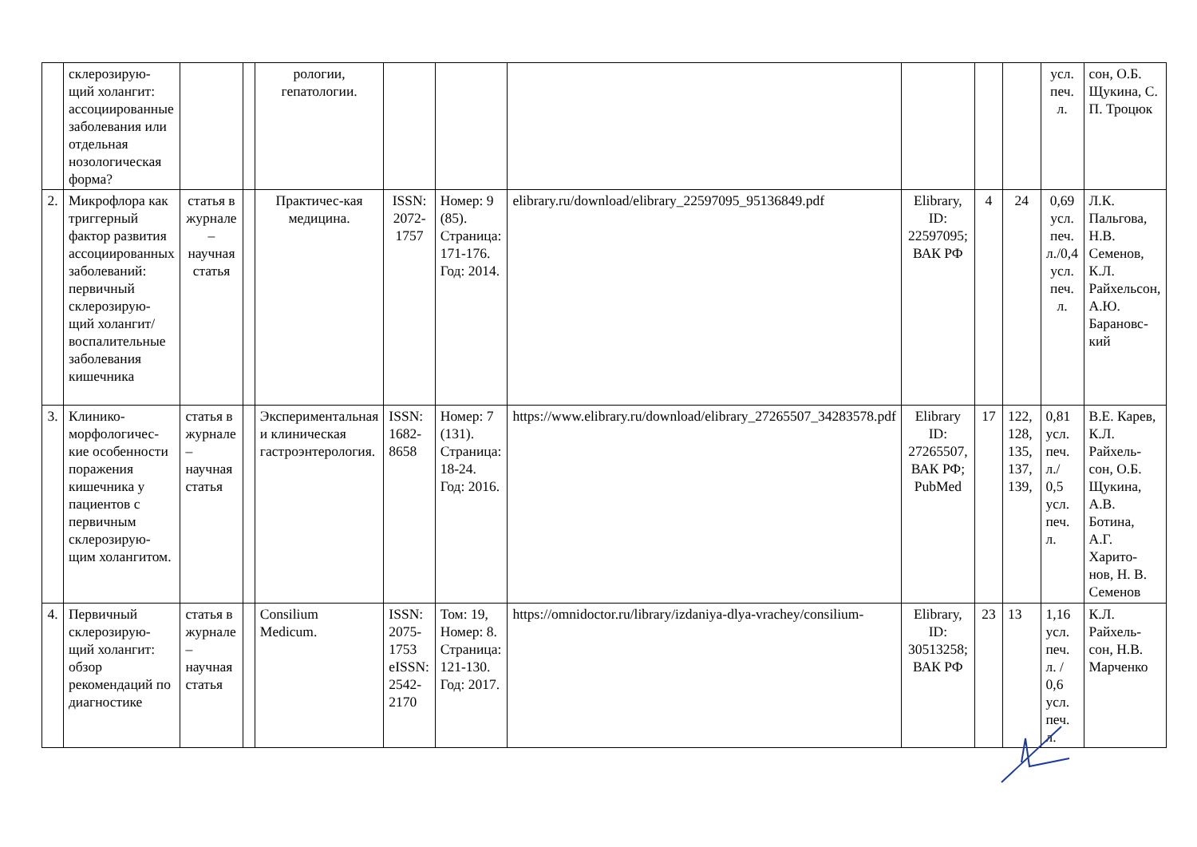| | склерозирую-щий холангит: ассоциированные заболевания или отдельная нозологическая форма? | | | рологии, гепатологии. | | | | | | | усл. печ. л. | сон, О.Б. Щукина, С. П. Троцюк |
| 2. | Микрофлора как триггерный фактор развития ассоциированных заболеваний: первичный склерозирую-щий холангит/воспалительные заболевания кишечника | статья в журнале – научная статья | | Практичес-кая медицина. | ISSN: 2072-1757 | Номер: 9 (85). Страница: 171-176. Год: 2014. | elibrary.ru/download/elibrary_22597095_95136849.pdf | Elibrary, ID: 22597095; ВАК РФ | 4 | 24 | 0,69 усл. печ. л./0,4 усл. печ. л. | Л.К. Пальгова, Н.В. Семенов, К.Л. Райхельсон, А.Ю. Барановс-кий |
| 3. | Клинико-морфологичес-кие особенности поражения кишечника у пациентов с первичным склерозирую-щим холангитом. | статья в журнале – научная статья | | Экспериментальная и клиническая гастроэнтерология. | ISSN: 1682-8658 | Номер: 7 (131). Страница: 18-24. Год: 2016. | https://www.elibrary.ru/download/elibrary_27265507_34283578.pdf | Elibrary ID: 27265507, ВАК РФ; PubMed | 17 | 122, 128, 135, 137, 139, | 0,81 усл. печ. л./ 0,5 усл. печ. л. | В.Е. Карев, К.Л. Райхель-сон, О.Б. Щукина, А.В. Ботина, А.Г. Харито-нов, Н. В. Семенов |
| 4. | Первичный склерозирую-щий холангит: обзор рекомендаций по диагностике | статья в журнале – научная статья | | Consilium Medicum. | ISSN: 2075-1753 eISSN: 2542-2170 | Том: 19, Номер: 8. Страница: 121-130. Год: 2017. | https://omnidoctor.ru/library/izdaniya-dlya-vrachey/consilium- | Elibrary, ID: 30513258; ВАК РФ | 23 | 13 | 1,16 усл. печ. л. / 0,6 усл. печ. л. | К.Л. Райхель-сон, Н.В. Марченко |